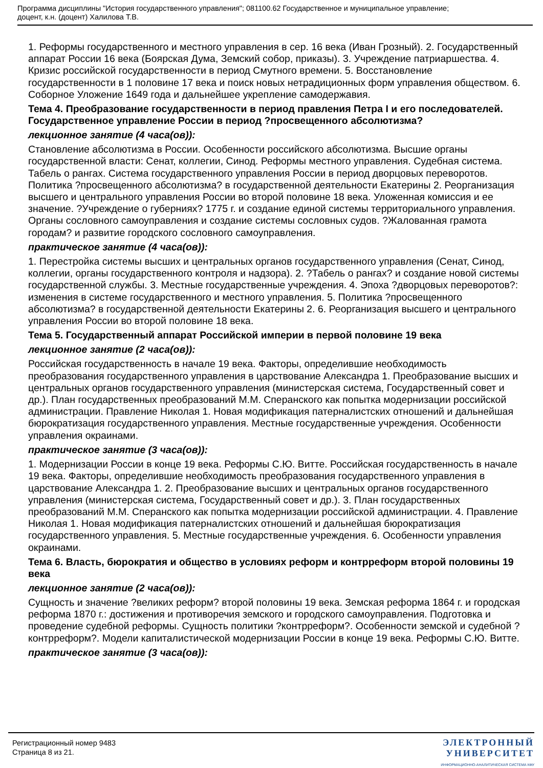Программа дисциплины "История государственного управления"; 081100.62 Государственное и муниципальное управление;
доцент, к.н. (доцент) Халилова Т.В.
1. Реформы государственного и местного управления в сер. 16 века (Иван Грозный). 2. Государственный аппарат России 16 века (Боярская Дума, Земский собор, приказы). 3. Учреждение патриаршества. 4. Кризис российской государственности в период Смутного времени. 5. Восстановление государственности в 1 половине 17 века и поиск новых нетрадиционных форм управления обществом. 6. Соборное Уложение 1649 года и дальнейшее укрепление самодержавия.
Тема 4. Преобразование государственности в период правления Петра I и его последователей. Государственное управление России в период ?просвещенного абсолютизма?
лекционное занятие (4 часа(ов)):
Становление абсолютизма в России. Особенности российского абсолютизма. Высшие органы государственной власти: Сенат, коллегии, Синод. Реформы местного управления. Судебная система. Табель о рангах. Система государственного управления России в период дворцовых переворотов. Политика ?просвещенного абсолютизма? в государственной деятельности Екатерины 2. Реорганизация высшего и центрального управления России во второй половине 18 века. Уложенная комиссия и ее значение. ?Учреждение о губерниях? 1775 г. и создание единой системы территориального управления. Органы сословного самоуправления и создание системы сословных судов. ?Жалованная грамота городам? и развитие городского сословного самоуправления.
практическое занятие (4 часа(ов)):
1. Перестройка системы высших и центральных органов государственного управления (Сенат, Синод, коллегии, органы государственного контроля и надзора). 2. ?Табель о рангах? и создание новой системы государственной службы. 3. Местные государственные учреждения. 4. Эпоха ?дворцовых переворотов?: изменения в системе государственного и местного управления. 5. Политика ?просвещенного абсолютизма? в государственной деятельности Екатерины 2. 6. Реорганизация высшего и центрального управления России во второй половине 18 века.
Тема 5. Государственный аппарат Российской империи в первой половине 19 века
лекционное занятие (2 часа(ов)):
Российская государственность в начале 19 века. Факторы, определившие необходимость преобразования государственного управления в царствование Александра 1. Преобразование высших и центральных органов государственного управления (министерская система, Государственный совет и др.). План государственных преобразований М.М. Сперанского как попытка модернизации российской администрации. Правление Николая 1. Новая модификация патерналистских отношений и дальнейшая бюрократизация государственного управления. Местные государственные учреждения. Особенности управления окраинами.
практическое занятие (3 часа(ов)):
1. Модернизации России в конце 19 века. Реформы С.Ю. Витте. Российская государственность в начале 19 века. Факторы, определившие необходимость преобразования государственного управления в царствование Александра 1. 2. Преобразование высших и центральных органов государственного управления (министерская система, Государственный совет и др.). 3. План государственных преобразований М.М. Сперанского как попытка модернизации российской администрации. 4. Правление Николая 1. Новая модификация патерналистских отношений и дальнейшая бюрократизация государственного управления. 5. Местные государственные учреждения. 6. Особенности управления окраинами.
Тема 6. Власть, бюрократия и общество в условиях реформ и контрреформ второй половины 19 века
лекционное занятие (2 часа(ов)):
Сущность и значение ?великих реформ? второй половины 19 века. Земская реформа 1864 г. и городская реформа 1870 г.: достижения и противоречия земского и городского самоуправления. Подготовка и проведение судебной реформы. Сущность политики ?контрреформ?. Особенности земской и судебной ?контрреформ?. Модели капиталистической модернизации России в конце 19 века. Реформы С.Ю. Витте.
практическое занятие (3 часа(ов)):
Регистрационный номер 9483
Страница 8 из 21.
ЭЛЕКТРОННЫЙ
УНИВЕРСИТЕТ
ИНФОРМАЦИОННО-АНАЛИТИЧЕСКАЯ СИСТЕМА КФУ